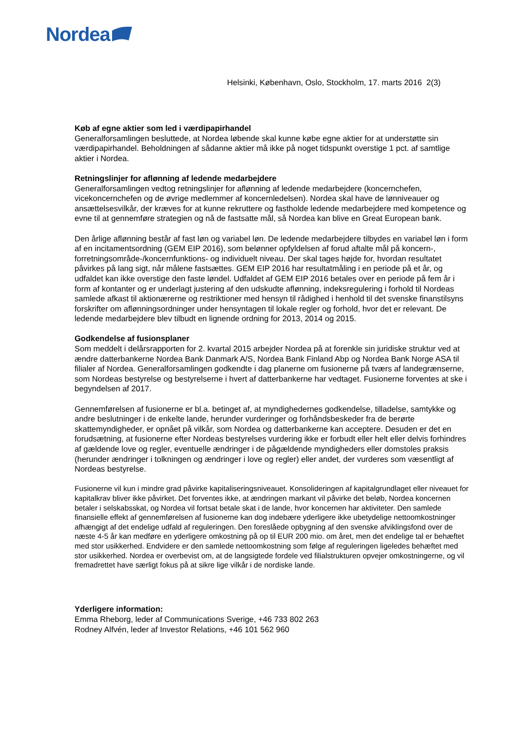Nordea
Helsinki, København, Oslo, Stockholm, 17. marts 2016 2(3)
Køb af egne aktier som led i værdipapirhandel
Generalforsamlingen besluttede, at Nordea løbende skal kunne købe egne aktier for at understøtte sin værdipapirhandel. Beholdningen af sådanne aktier må ikke på noget tidspunkt overstige 1 pct. af samtlige aktier i Nordea.
Retningslinjer for aflønning af ledende medarbejdere
Generalforsamlingen vedtog retningslinjer for aflønning af ledende medarbejdere (koncernchefen, vicekoncernchefen og de øvrige medlemmer af koncernledelsen). Nordea skal have de lønniveauer og ansættelsesvilkår, der kræves for at kunne rekruttere og fastholde ledende medarbejdere med kompetence og evne til at gennemføre strategien og nå de fastsatte mål, så Nordea kan blive en Great European bank.
Den årlige aflønning består af fast løn og variabel løn. De ledende medarbejdere tilbydes en variabel løn i form af en incitamentsordning (GEM EIP 2016), som belønner opfyldelsen af forud aftalte mål på koncern-, forretningsområde-/koncernfunktions- og individuelt niveau. Der skal tages højde for, hvordan resultatet påvirkes på lang sigt, når målene fastsættes. GEM EIP 2016 har resultatmåling i en periode på et år, og udfaldet kan ikke overstige den faste løndel. Udfaldet af GEM EIP 2016 betales over en periode på fem år i form af kontanter og er underlagt justering af den udskudte aflønning, indeksregulering i forhold til Nordeas samlede afkast til aktionærerne og restriktioner med hensyn til rådighed i henhold til det svenske finanstilsyns forskrifter om aflønningsordninger under hensyntagen til lokale regler og forhold, hvor det er relevant. De ledende medarbejdere blev tilbudt en lignende ordning for 2013, 2014 og 2015.
Godkendelse af fusionsplaner
Som meddelt i delårsrapporten for 2. kvartal 2015 arbejder Nordea på at forenkle sin juridiske struktur ved at ændre datterbankerne Nordea Bank Danmark A/S, Nordea Bank Finland Abp og Nordea Bank Norge ASA til filialer af Nordea. Generalforsamlingen godkendte i dag planerne om fusionerne på tværs af landegrænserne, som Nordeas bestyrelse og bestyrelserne i hvert af datterbankerne har vedtaget. Fusionerne forventes at ske i begyndelsen af 2017.
Gennemførelsen af fusionerne er bl.a. betinget af, at myndighedernes godkendelse, tilladelse, samtykke og andre beslutninger i de enkelte lande, herunder vurderinger og forhåndsbeskeder fra de berørte skattemyndigheder, er opnået på vilkår, som Nordea og datterbankerne kan acceptere. Desuden er det en forudsætning, at fusionerne efter Nordeas bestyrelses vurdering ikke er forbudt eller helt eller delvis forhindres af gældende love og regler, eventuelle ændringer i de pågældende myndigheders eller domstoles praksis (herunder ændringer i tolkningen og ændringer i love og regler) eller andet, der vurderes som væsentligt af Nordeas bestyrelse.
Fusionerne vil kun i mindre grad påvirke kapitaliseringsniveauet. Konsolideringen af kapitalgrundlaget eller niveauet for kapitalkrav bliver ikke påvirket. Det forventes ikke, at ændringen markant vil påvirke det beløb, Nordea koncernen betaler i selskabsskat, og Nordea vil fortsat betale skat i de lande, hvor koncernen har aktiviteter. Den samlede finansielle effekt af gennemførelsen af fusionerne kan dog indebære yderligere ikke ubetydelige nettoomkostninger afhængigt af det endelige udfald af reguleringen. Den foreslåede opbygning af den svenske afviklingsfond over de næste 4-5 år kan medføre en yderligere omkostning på op til EUR 200 mio. om året, men det endelige tal er behæftet med stor usikkerhed. Endvidere er den samlede nettoomkostning som følge af reguleringen ligeledes behæftet med stor usikkerhed. Nordea er overbevist om, at de langsigtede fordele ved filialstrukturen opvejer omkostningerne, og vil fremadrettet have særligt fokus på at sikre lige vilkår i de nordiske lande.
Yderligere information:
Emma Rheborg, leder af Communications Sverige, +46 733 802 263
Rodney Alfvén, leder af Investor Relations, +46 101 562 960